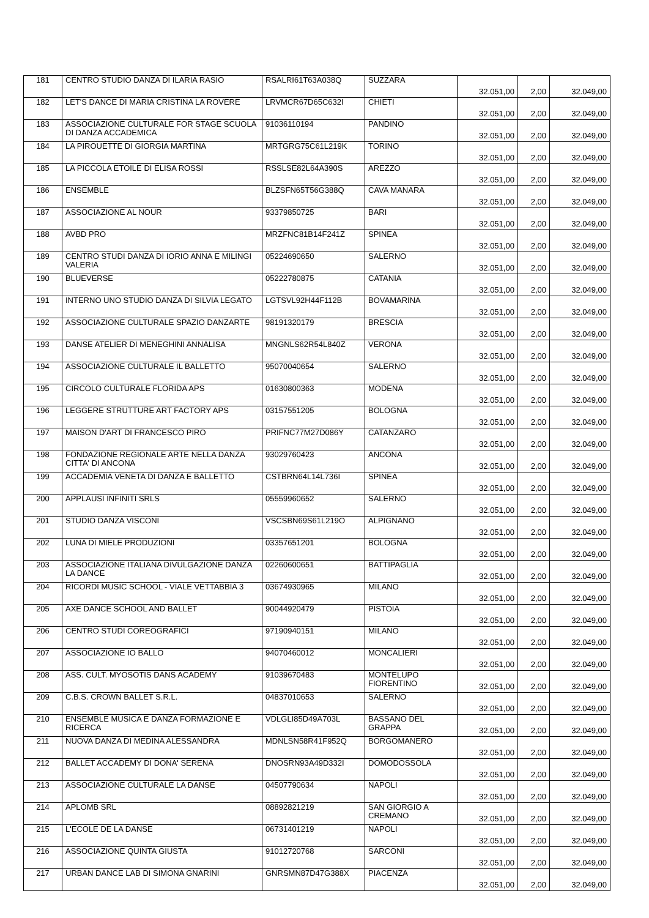| 181 | CENTRO STUDIO DANZA DI ILARIA RASIO | RSALRI61T63A038Q | SUZZARA | 32.051,00 | 2,00 | 32.049,00 |
| 182 | LET'S DANCE DI MARIA CRISTINA LA ROVERE | LRVMCR67D65C632I | CHIETI | 32.051,00 | 2,00 | 32.049,00 |
| 183 | ASSOCIAZIONE CULTURALE FOR STAGE SCUOLA DI DANZA ACCADEMICA | 91036110194 | PANDINO | 32.051,00 | 2,00 | 32.049,00 |
| 184 | LA PIROUETTE DI GIORGIA MARTINA | MRTGRG75C61L219K | TORINO | 32.051,00 | 2,00 | 32.049,00 |
| 185 | LA PICCOLA ETOILE DI ELISA ROSSI | RSSLSE82L64A390S | AREZZO | 32.051,00 | 2,00 | 32.049,00 |
| 186 | ENSEMBLE | BLZSFN65T56G388Q | CAVA MANARA | 32.051,00 | 2,00 | 32.049,00 |
| 187 | ASSOCIAZIONE AL NOUR | 93379850725 | BARI | 32.051,00 | 2,00 | 32.049,00 |
| 188 | AVBD PRO | MRZFNC81B14F241Z | SPINEA | 32.051,00 | 2,00 | 32.049,00 |
| 189 | CENTRO STUDI DANZA DI IORIO ANNA E MILINGI VALERIA | 05224690650 | SALERNO | 32.051,00 | 2,00 | 32.049,00 |
| 190 | BLUEVERSE | 05222780875 | CATANIA | 32.051,00 | 2,00 | 32.049,00 |
| 191 | INTERNO UNO STUDIO DANZA DI SILVIA LEGATO | LGTSVL92H44F112B | BOVAMARINA | 32.051,00 | 2,00 | 32.049,00 |
| 192 | ASSOCIAZIONE CULTURALE SPAZIO DANZARTE | 98191320179 | BRESCIA | 32.051,00 | 2,00 | 32.049,00 |
| 193 | DANSE ATELIER DI MENEGHINI ANNALISA | MNGNLS62R54L840Z | VERONA | 32.051,00 | 2,00 | 32.049,00 |
| 194 | ASSOCIAZIONE CULTURALE IL BALLETTO | 95070040654 | SALERNO | 32.051,00 | 2,00 | 32.049,00 |
| 195 | CIRCOLO CULTURALE FLORIDA APS | 01630800363 | MODENA | 32.051,00 | 2,00 | 32.049,00 |
| 196 | LEGGERE STRUTTURE ART FACTORY APS | 03157551205 | BOLOGNA | 32.051,00 | 2,00 | 32.049,00 |
| 197 | MAISON D'ART DI FRANCESCO PIRO | PRIFNC77M27D086Y | CATANZARO | 32.051,00 | 2,00 | 32.049,00 |
| 198 | FONDAZIONE REGIONALE ARTE NELLA DANZA CITTA' DI ANCONA | 93029760423 | ANCONA | 32.051,00 | 2,00 | 32.049,00 |
| 199 | ACCADEMIA VENETA DI DANZA E BALLETTO | CSTBRN64L14L736I | SPINEA | 32.051,00 | 2,00 | 32.049,00 |
| 200 | APPLAUSI INFINITI SRLS | 05559960652 | SALERNO | 32.051,00 | 2,00 | 32.049,00 |
| 201 | STUDIO DANZA VISCONI | VSCSBN69S61L219O | ALPIGNANO | 32.051,00 | 2,00 | 32.049,00 |
| 202 | LUNA DI MIELE PRODUZIONI | 03357651201 | BOLOGNA | 32.051,00 | 2,00 | 32.049,00 |
| 203 | ASSOCIAZIONE ITALIANA DIVULGAZIONE DANZA LA DANCE | 02260600651 | BATTIPAGLIA | 32.051,00 | 2,00 | 32.049,00 |
| 204 | RICORDI MUSIC SCHOOL - VIALE VETTABBIA 3 | 03674930965 | MILANO | 32.051,00 | 2,00 | 32.049,00 |
| 205 | AXE DANCE SCHOOL AND BALLET | 90044920479 | PISTOIA | 32.051,00 | 2,00 | 32.049,00 |
| 206 | CENTRO STUDI COREOGRAFICI | 97190940151 | MILANO | 32.051,00 | 2,00 | 32.049,00 |
| 207 | ASSOCIAZIONE IO BALLO | 94070460012 | MONCALIERI | 32.051,00 | 2,00 | 32.049,00 |
| 208 | ASS. CULT. MYOSOTIS DANS ACADEMY | 91039670483 | MONTELUPO FIORENTINO | 32.051,00 | 2,00 | 32.049,00 |
| 209 | C.B.S. CROWN BALLET S.R.L. | 04837010653 | SALERNO | 32.051,00 | 2,00 | 32.049,00 |
| 210 | ENSEMBLE MUSICA E DANZA FORMAZIONE E RICERCA | VDLGLI85D49A703L | BASSANO DEL GRAPPA | 32.051,00 | 2,00 | 32.049,00 |
| 211 | NUOVA DANZA DI MEDINA ALESSANDRA | MDNLSN58R41F952Q | BORGOMANERO | 32.051,00 | 2,00 | 32.049,00 |
| 212 | BALLET ACCADEMY DI DONA' SERENA | DNOSRN93A49D332I | DOMODOSSOLA | 32.051,00 | 2,00 | 32.049,00 |
| 213 | ASSOCIAZIONE CULTURALE LA DANSE | 04507790634 | NAPOLI | 32.051,00 | 2,00 | 32.049,00 |
| 214 | APLOMB SRL | 08892821219 | SAN GIORGIO A CREMANO | 32.051,00 | 2,00 | 32.049,00 |
| 215 | L'ECOLE DE LA DANSE | 06731401219 | NAPOLI | 32.051,00 | 2,00 | 32.049,00 |
| 216 | ASSOCIAZIONE QUINTA GIUSTA | 91012720768 | SARCONI | 32.051,00 | 2,00 | 32.049,00 |
| 217 | URBAN DANCE LAB DI SIMONA GNARINI | GNRSMN87D47G388X | PIACENZA | 32.051,00 | 2,00 | 32.049,00 |